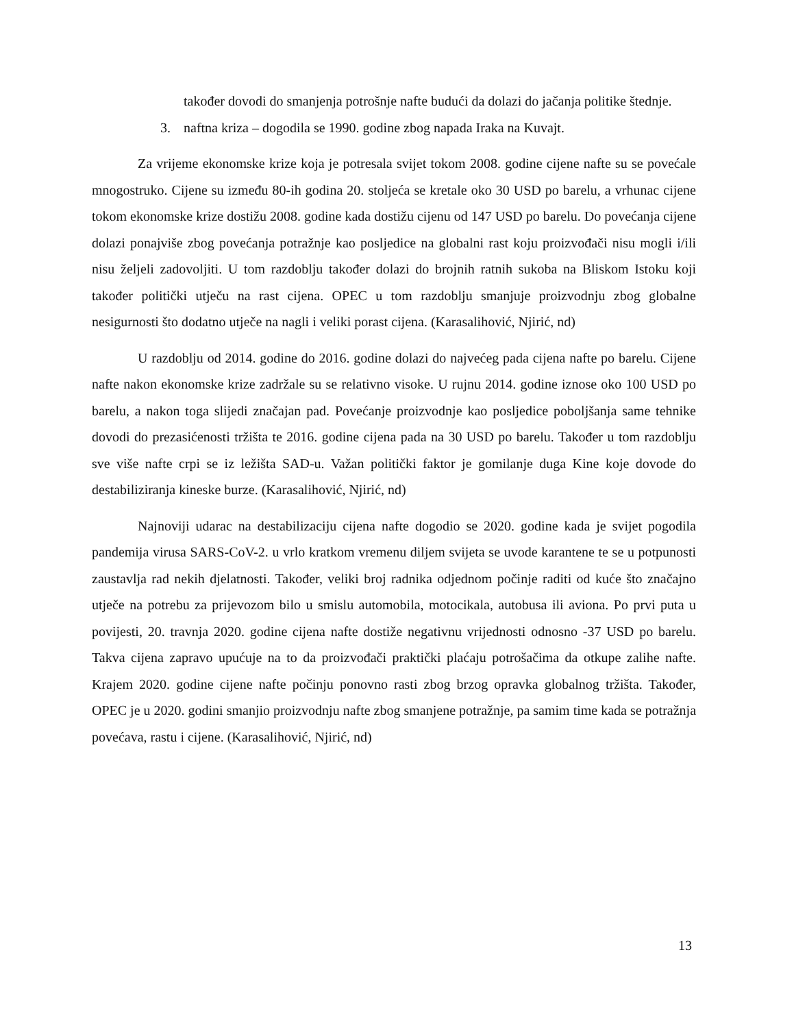također dovodi do smanjenja potrošnje nafte budući da dolazi do jačanja politike štednje.
3. naftna kriza – dogodila se 1990. godine zbog napada Iraka na Kuvajt.
Za vrijeme ekonomske krize koja je potresala svijet tokom 2008. godine cijene nafte su se povećale mnogostruko. Cijene su između 80-ih godina 20. stoljeća se kretale oko 30 USD po barelu, a vrhunac cijene tokom ekonomske krize dostižu 2008. godine kada dostižu cijenu od 147 USD po barelu. Do povećanja cijene dolazi ponajviše zbog povećanja potražnje kao posljedice na globalni rast koju proizvođači nisu mogli i/ili nisu željeli zadovoljiti. U tom razdoblju također dolazi do brojnih ratnih sukoba na Bliskom Istoku koji također politički utječu na rast cijena. OPEC u tom razdoblju smanjuje proizvodnju zbog globalne nesigurnosti što dodatno utječe na nagli i veliki porast cijena. (Karasalihović, Njirić, nd)
U razdoblju od 2014. godine do 2016. godine dolazi do najvećeg pada cijena nafte po barelu. Cijene nafte nakon ekonomske krize zadržale su se relativno visoke. U rujnu 2014. godine iznose oko 100 USD po barelu, a nakon toga slijedi značajan pad. Povećanje proizvodnje kao posljedice poboljšanja same tehnike dovodi do prezasićenosti tržišta te 2016. godine cijena pada na 30 USD po barelu. Također u tom razdoblju sve više nafte crpi se iz ležišta SAD-u. Važan politički faktor je gomilanje duga Kine koje dovode do destabiliziranja kineske burze. (Karasalihović, Njirić, nd)
Najnoviji udarac na destabilizaciju cijena nafte dogodio se 2020. godine kada je svijet pogodila pandemija virusa SARS-CoV-2. u vrlo kratkom vremenu diljem svijeta se uvode karantene te se u potpunosti zaustavlja rad nekih djelatnosti. Također, veliki broj radnika odjednom počinje raditi od kuće što značajno utječe na potrebu za prijevozom bilo u smislu automobila, motocikala, autobusa ili aviona. Po prvi puta u povijesti, 20. travnja 2020. godine cijena nafte dostiže negativnu vrijednosti odnosno -37 USD po barelu. Takva cijena zapravo upućuje na to da proizvođači praktički plaćaju potrošačima da otkupe zalihe nafte. Krajem 2020. godine cijene nafte počinju ponovno rasti zbog brzog opravka globalnog tržišta. Također, OPEC je u 2020. godini smanjio proizvodnju nafte zbog smanjene potražnje, pa samim time kada se potražnja povećava, rastu i cijene. (Karasalihović, Njirić, nd)
13